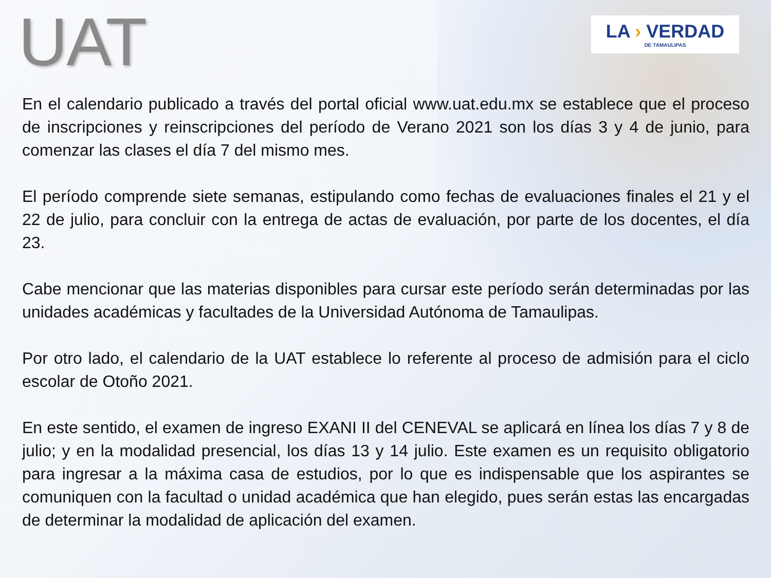UAT
LA › VERDAD
DE TAMAULIPAS
En el calendario publicado a través del portal oficial www.uat.edu.mx se establece que el proceso de inscripciones y reinscripciones del período de Verano 2021 son los días 3 y 4 de junio, para comenzar las clases el día 7 del mismo mes.
El período comprende siete semanas, estipulando como fechas de evaluaciones finales el 21 y el 22 de julio, para concluir con la entrega de actas de evaluación, por parte de los docentes, el día 23.
Cabe mencionar que las materias disponibles para cursar este período serán determinadas por las unidades académicas y facultades de la Universidad Autónoma de Tamaulipas.
Por otro lado, el calendario de la UAT establece lo referente al proceso de admisión para el ciclo escolar de Otoño 2021.
En este sentido, el examen de ingreso EXANI II del CENEVAL se aplicará en línea los días 7 y 8 de julio; y en la modalidad presencial, los días 13 y 14 julio. Este examen es un requisito obligatorio para ingresar a la máxima casa de estudios, por lo que es indispensable que los aspirantes se comuniquen con la facultad o unidad académica que han elegido, pues serán estas las encargadas de determinar la modalidad de aplicación del examen.